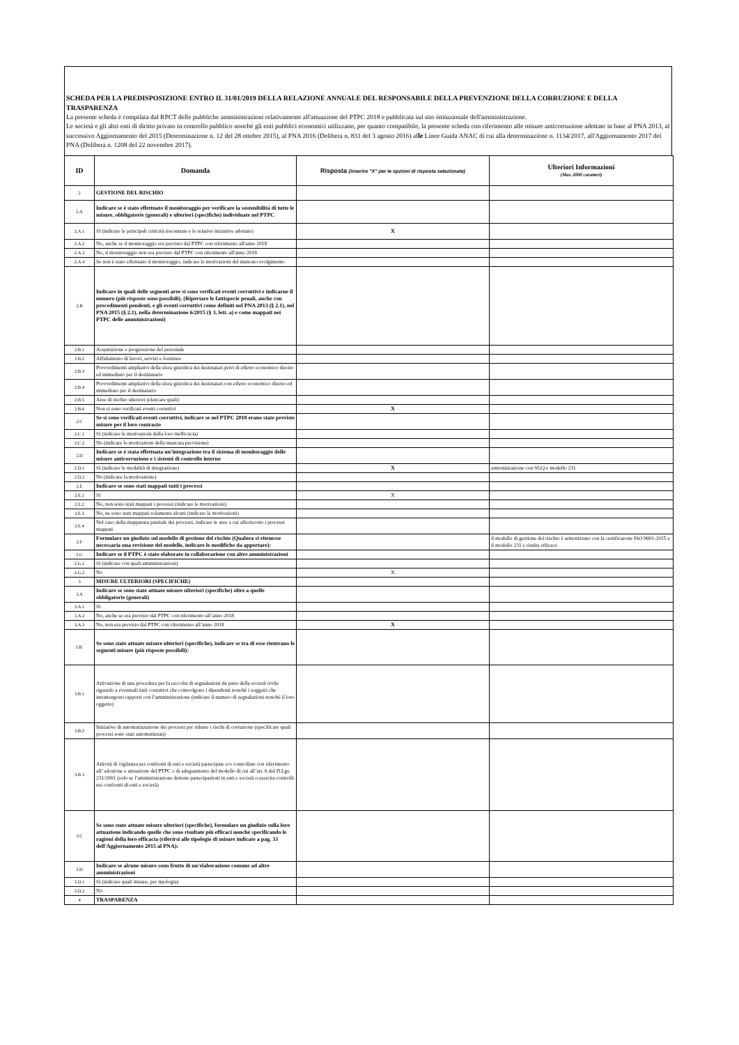SCHEDA PER LA PREDISPOSIZIONE ENTRO IL 31/01/2019 DELLA RELAZIONE ANNUALE DEL RESPONSABILE DELLA PREVENZIONE DELLA CORRUZIONE E DELLA TRASPARENZA
La presente scheda è compilata dal RPCT delle pubbliche amministrazioni relativamente all'attuazione del PTPC 2018 e pubblicata sul sito istituzionale dell'amministrazione.
Le società e gli altri enti di diritto privato in controllo pubblico nonché gli enti pubblici economici utilizzano, per quanto compatibile, la presente scheda con riferimento alle misure anticorruzione adottate in base al PNA 2013, al successivo Aggiornamento del 2015 (Determinazione n. 12 del 28 ottobre 2015), al PNA 2016 (Delibera n. 831 del 3 agosto 2016) alle Linee Guida ANAC di cui alla determinazione n. 1134/2017, all'Aggiornamento 2017 del PNA (Delibera n. 1208 del 22 novembre 2017).
| ID | Domanda | Risposta (inserire "X" per le opzioni di risposta selezionate) | Ulteriori Informazioni (Max 2000 caratteri) |
| --- | --- | --- | --- |
| 2 | GESTIONE DEL RISCHIO | | |
| 2.A | Indicare se è stato effettuato il monitoraggio per verificare la sostenibilità di tutte le misure, obbligatorie (generali) e ulteriori (specifiche) individuate nel PTPC | | |
| 2.A.1 | Sì (indicare le principali criticità riscontrate e le relative iniziative adottate) | X | |
| 2.A.2 | No, anche se il monitoraggio era previsto dal PTPC con riferimento all'anno 2018 | | |
| 2.A.3 | No, il monitoraggio non era previsto dal PTPC con riferimento all'anno 2018 | | |
| 2.A.4 | Se non è stato effettuato il monitoraggio, indicare le motivazioni del mancato svolgimento | | |
| 2.B | Indicare in quali delle seguenti aree si sono verificati eventi corruttivi e indicarne il numero (più risposte sono possibili). (Riportare le fattispecie penali, anche con procedimenti pendenti, e gli eventi corruttivi come definiti nel PNA 2013 (§ 2.1), nel PNA 2015 (§ 2.1), nella determinazione 6/2015 (§ 3, lett. a) e come mappati nei PTPC delle amministrazioni) | | |
| 2.B.1 | Acquisizione e progressione del personale | | |
| 2.B.2 | Affidamento di lavori, servizi e forniture | | |
| 2.B.3 | Provvedimenti ampliativi della sfera giuridica dei destinatari privi di effetto economico diretto ed immediato per il destinatario | | |
| 2.B.4 | Provvedimenti ampliativi della sfera giuridica dei destinatari con effetto economico diretto ed immediato per il destinatario | | |
| 2.B.5 | Aree di rischio ulteriori (elencare quali) | | |
| 2.B.6 | Non si sono verificati eventi corruttivi | X | |
| 2.C | Se si sono verificati eventi corruttivi, indicare se nel PTPC 2018 erano state previste misure per il loro contrasto | | |
| 2.C.1 | Sì (indicare le motivazioni della loro inefficacia) | | |
| 2.C.2 | No (indicare le motivazioni della mancata previsione) | | |
| 2.D | Indicare se è stata effettuata un'integrazione tra il sistema di monitoraggio delle misure anticorruzione e i sistemi di controllo interno | | |
| 2.D.1 | Sì (indicare le modalità di integrazione) | X | armonizzazione con SGQ e modello 231 |
| 2.D.2 | No (indicare la motivazione) | | |
| 2.E | Indicare se sono stati mappati tutti i processi | | |
| 2.E.1 | Sì | X | |
| 2.E.2 | No, non sono stati mappati i processi (indicare le motivazioni) | | |
| 2.E.3 | No, ne sono stati mappati solamente alcuni (indicare le motivazioni) | | |
| 2.E.4 | Nel caso della mappatura parziale dei processi, indicare le aree a cui afferiscono i processi mappati | | |
| 2.F | Formulare un giudizio sul modello di gestione del rischio (Qualora si ritenesse necessaria una revisione del modello, indicare le modifiche da apportare): | | il modello di gestione del rischio è armonizzato con la certificazone ISO 9001-2015 e il modello 231 e risulta efficace |
| 2.G | Indicare se il PTPC è stato elaborato in collaborazione con altre amministrazioni | | |
| 2.G.1 | Sì (indicare con quali amministrazioni) | | |
| 2.G.2 | No | X | |
| 3 | MISURE ULTERIORI (SPECIFICHE) | | |
| 3.A | Indicare se sono state attuate misure ulteriori (specifiche) oltre a quelle obbligatorie (generali) | | |
| 3.A.1 | Sì | | |
| 3.A.2 | No, anche se era previsto dal PTPC con riferimento all’anno 2018 | | |
| 3.A.3 | No, non era previsto dal PTPC con riferimento all’anno 2018 | X | |
| 3.B. | Se sono state attuate misure ulteriori (specifiche), indicare se tra di esse rientrano le seguenti misure (più risposte possibili): | | |
| 3.B.1 | Attivazione di una procedura per la raccolta di segnalazioni da parte della società civile riguardo a eventuali fatti corruttivi che coinvolgono i dipendenti nonché i soggetti che intrattengono rapporti con l’amministrazione (indicare il numero di segnalazioni nonché il loro oggetto) | | |
| 3.B.2 | Iniziative di automatizzazione dei processi per ridurre i rischi di corruzione (specificare quali processi sono stati automatizzati) | | |
| 3.B.3 | Attività di vigilanza nei confronti di enti e società partecipate e/o controllate con riferimento all’ adozione e attuazione del PTPC o di adeguamento del modello di cui all’art. 6 del D.Lgs. 231/2001 (solo se l’amministrazione detiene partecipazioni in enti e società o esercita controlli nei confronti di enti e società) | | |
| 3.C | Se sono state attuate misure ulteriori (specifiche), formulare un giudizio sulla loro attuazione indicando quelle che sono risultate più efficaci nonché specificando le ragioni della loro efficacia (riferirsi alle tipologie di misure indicate a pag. 33 dell'Aggiornamento 2015 al PNA): | | |
| 3.D | Indicare se alcune misure sono frutto di un'elaborazione comune ad altre amministrazioni | | |
| 3.D.1 | Sì (indicare quali misure, per tipologia) | | |
| 3.D.2 | No | | |
| 4 | TRASPARENZA | | |